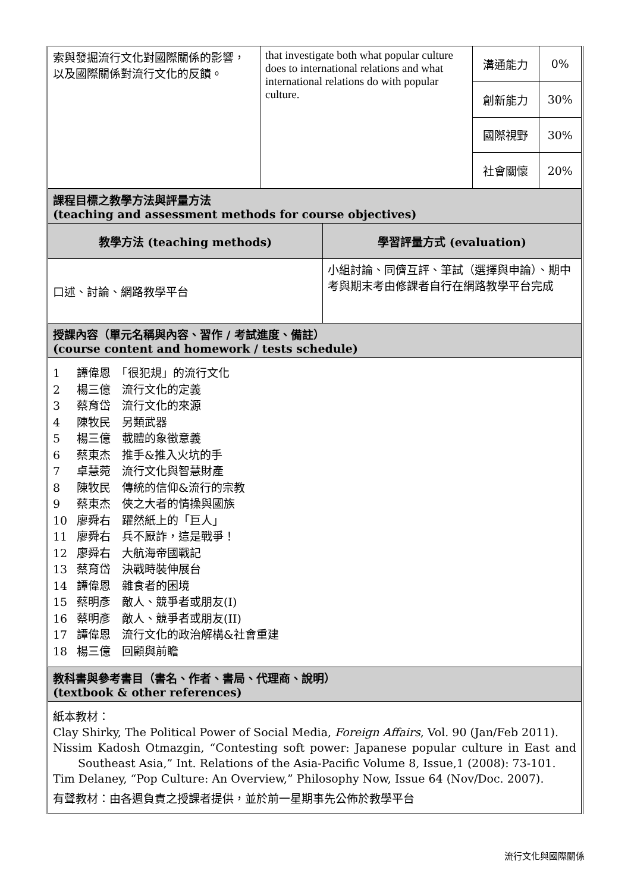| 索與發掘流行文化對國際關係的影響，以及國際關係對流行文化的反饋。 | that investigate both what popular culture does to international relations and what international relations do with popular culture. | 溝通能力 | 0% |
| | | 創新能力 | 30% |
| | | 國際視野 | 30% |
| | | 社會關懷 | 20% |
| 課程目標之教學方法與評量方法 (teaching and assessment methods for course objectives) | |
| 教學方法 (teaching methods) | 學習評量方式 (evaluation) |
| 口述、討論、網路教學平台 | 小組討論、同儕互評、筆試（選擇與申論）、期中考與期末考由修課者自行在網路教學平台完成 |
| 授課內容（單元名稱與內容、習作 / 考試進度、備註） (course content and homework / tests schedule) | |
| 1 譚偉恩 「很犯規」的流行文化 2 楊三億 流行文化的定義 3 蔡育岱 流行文化的來源 4 陳牧民 另類武器 5 楊三億 載體的象徵意義 6 蔡東杰 推手&推入火坑的手 7 卓慧菀 流行文化與智慧財產 8 陳牧民 傳統的信仰&流行的宗教 9 蔡東杰 俠之大者的情操與國族 10 廖舜右 躍然紙上的「巨人」 11 廖舜右 兵不厭詐，這是戰爭！ 12 廖舜右 大航海帝國戰記 13 蔡育岱 決戰時裝伸展台 14 譚偉恩 雜食者的困境 15 蔡明彥 敵人、競爭者或朋友(I) 16 蔡明彥 敵人、競爭者或朋友(II) 17 譚偉恩 流行文化的政治解構&社會重建 18 楊三億 回顧與前瞻 | |
| 教科書與參考書目（書名、作者、書局、代理商、說明） (textbook & other references) | |
| 紙本教材： Clay Shirky, The Political Power of Social Media, Foreign Affairs , Vol. 90 (Jan/Feb 2011). Nissim Kadosh Otmazgin, “Contesting soft power: Japanese popular culture in East and Southeast Asia,” Int. Relations of the Asia-Pacific Volume 8, Issue,1 (2008): 73-101. Tim Delaney, “Pop Culture: An Overview,” Philosophy Now, Issue 64 (Nov/Doc. 2007). 有聲教材：由各週負責之授課者提供，並於前一星期事先公佈於教學平台 | |
流行文化與國際關係